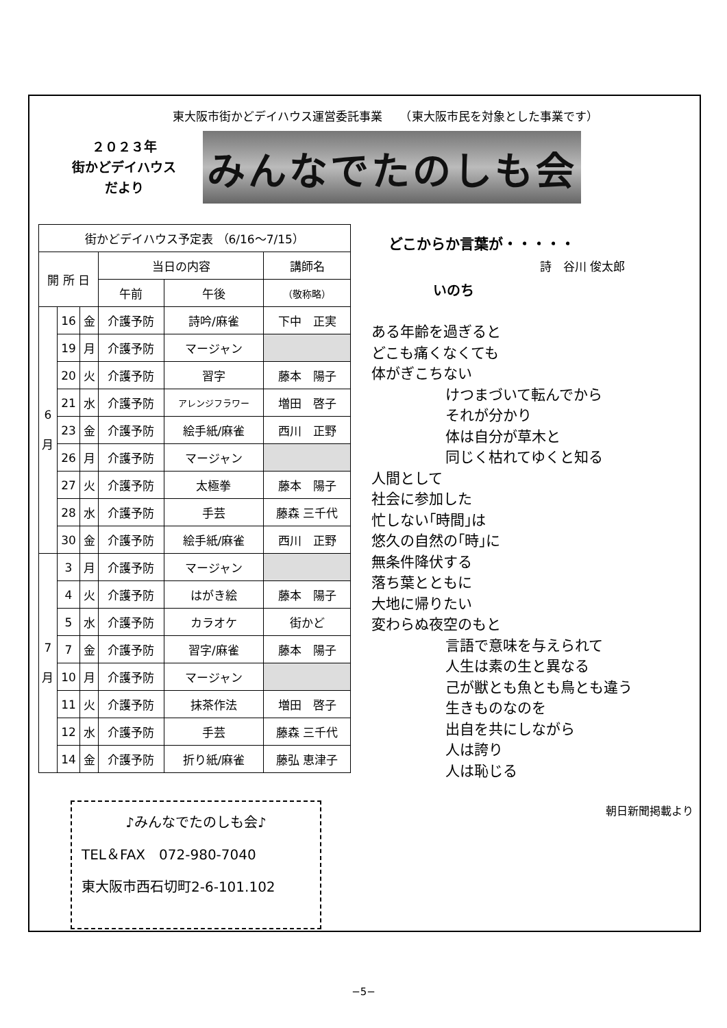東大阪市街かどデイハウス運営委託事業　　（東大阪市民を対象とした事業です）
２０２３年
街かどデイハウス
だより
みんなでたのしも会
| 街かどデイハウス予定表 （6/16〜7/15） | | | | | |
| 開 所 日 | | | 当日の内容 | | 講師名 |
| | | | 午前 | 午後 | （敬称略） |
| 6 月 | 16 | 金 | 介護予防 | 詩吟/麻雀 | 下中 正実 |
| | 19 | 月 | 介護予防 | マージャン | |
| | 20 | 火 | 介護予防 | 習字 | 藤本 陽子 |
| | 21 | 水 | 介護予防 | アレンジフラワー | 増田 啓子 |
| | 23 | 金 | 介護予防 | 絵手紙/麻雀 | 西川 正野 |
| | 26 | 月 | 介護予防 | マージャン | |
| | 27 | 火 | 介護予防 | 太極拳 | 藤本 陽子 |
| | 28 | 水 | 介護予防 | 手芸 | 藤森 三千代 |
| | 30 | 金 | 介護予防 | 絵手紙/麻雀 | 西川 正野 |
| 7 月 | 3 | 月 | 介護予防 | マージャン | |
| | 4 | 火 | 介護予防 | はがき絵 | 藤本 陽子 |
| | 5 | 水 | 介護予防 | カラオケ | 街かど |
| | 7 | 金 | 介護予防 | 習字/麻雀 | 藤本 陽子 |
| | 10 | 月 | 介護予防 | マージャン | |
| | 11 | 火 | 介護予防 | 抹茶作法 | 増田 啓子 |
| | 12 | 水 | 介護予防 | 手芸 | 藤森 三千代 |
| | 14 | 金 | 介護予防 | 折り紙/麻雀 | 藤弘 恵津子 |
♪みんなでたのしも会♪
TEL＆FAX　072-980-7040
東大阪市西石切町2-6-101.102
どこからか言葉が・・・・・
詩　谷川 俊太郎
いのち
ある年齢を過ぎると
どこも痛くなくても
体がぎこちない
けつまづいて転んでから
それが分かり
体は自分が草木と
同じく枯れてゆくと知る
人間として
社会に参加した
忙しない｢時間｣は
悠久の自然の｢時｣に
無条件降伏する
落ち葉とともに
大地に帰りたい
変わらぬ夜空のもと
言語で意味を与えられて
人生は素の生と異なる
己が獣とも魚とも鳥とも違う
生きものなのを
出自を共にしながら
人は誇り
人は恥じる
朝日新聞掲載より
−5−